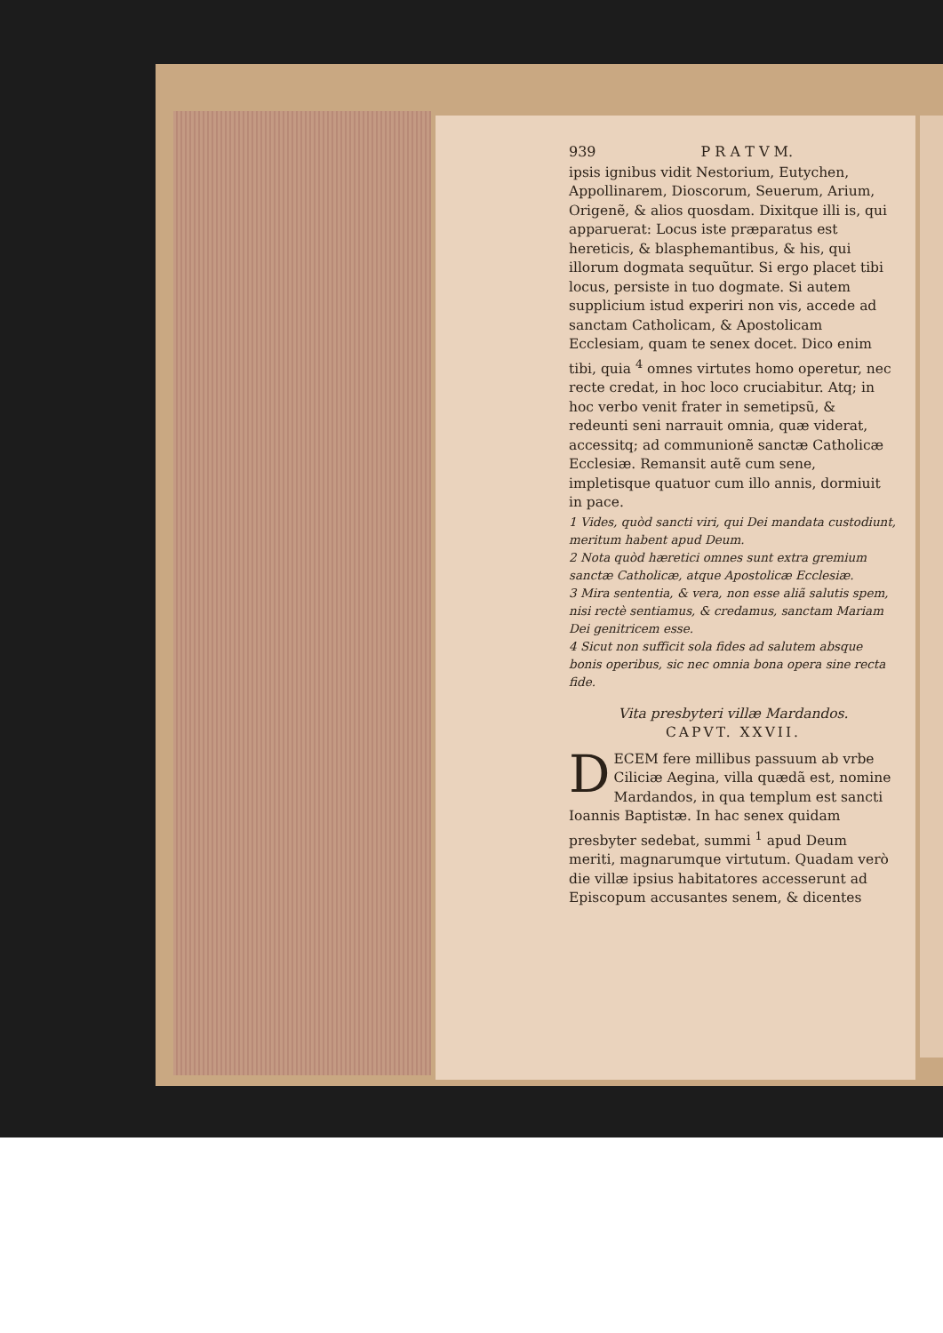939 P R A T V M.
ipsis ignibus vidit Nestorium, Eutychen, Appollinarem, Dioscorum, Seuerum, Arium, Origenẽ, & alios quosdam. Dixitque illi is, qui apparuerat: Locus iste præparatus est hereticis, & blasphemantibus, & his, qui illorum dogmata sequũtur. Si ergo placet tibi locus, persiste in tuo dogmate. Si autem supplicium istud experiri non vis, accede ad sanctam Catholicam, & Apostolicam Ecclesiam, quam te senex docet. Dico enim tibi, quia <sup>4</sup> omnes virtutes homo operetur, nec recte credat, in hoc loco cruciabitur. Atq; in hoc verbo venit frater in semetipsũ, & redeunti seni narrauit omnia, quæ viderat, accessitq; ad communionẽ sanctæ Catholicæ Ecclesiæ. Remansit autẽ cum sene, impletisque quatuor cum illo annis, dormiuit in pace.
1 Vides, quòd sancti viri, qui Dei mandata custodiunt, meritum habent apud Deum.
2 Nota quòd hæretici omnes sunt extra gremium sanctæ Catholicæ, atque Apostolicæ Ecclesiæ.
3 Mira sententia, & vera, non esse aliã salutis spem, nisi rectè sentiamus, & credamus, sanctam Mariam Dei genitricem esse.
4 Sicut non sufficit sola fides ad salutem absque bonis operibus, sic nec omnia bona opera sine recta fide.
Vita presbyteri villæ Mardandos.
CAPVT. XXVII.
DECEM fere millibus passuum ab vrbe Ciliciæ Aegina, villa quædã est, nomine Mardandos, in qua templum est sancti Ioannis Baptistæ. In hac senex quidam presbyter sedebat, summi <sup>1</sup> apud Deum meriti, magnarumque virtutum. Quadam verò die villæ ipsius habitatores accesserunt ad Episcopum accusantes senem, & dicentes